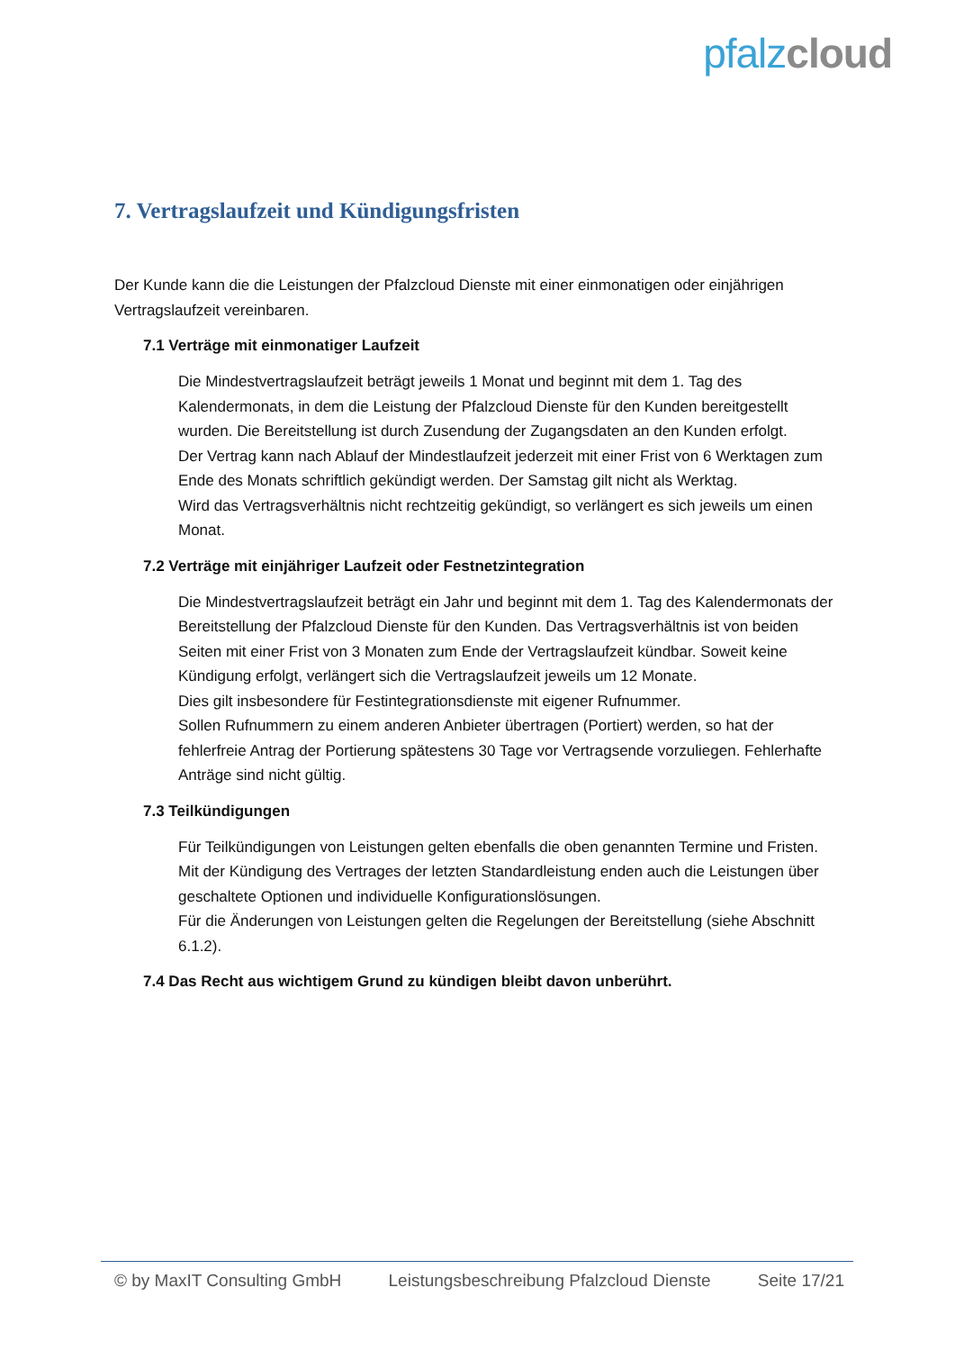pfalz cloud
7. Vertragslaufzeit und Kündigungsfristen
Der Kunde kann die die Leistungen der Pfalzcloud Dienste mit einer einmonatigen oder einjährigen Vertragslaufzeit vereinbaren.
7.1 Verträge mit einmonatiger Laufzeit
Die Mindestvertragslaufzeit beträgt jeweils 1 Monat und beginnt mit dem 1. Tag des Kalendermonats, in dem die Leistung der Pfalzcloud Dienste für den Kunden bereitgestellt wurden. Die Bereitstellung ist durch Zusendung der Zugangsdaten an den Kunden erfolgt.
Der Vertrag kann nach Ablauf der Mindestlaufzeit jederzeit mit einer Frist von 6 Werktagen zum Ende des Monats schriftlich gekündigt werden. Der Samstag gilt nicht als Werktag.
Wird das Vertragsverhältnis nicht rechtzeitig gekündigt, so verlängert es sich jeweils um einen Monat.
7.2 Verträge mit einjähriger Laufzeit oder Festnetzintegration
Die Mindestvertragslaufzeit beträgt ein Jahr und beginnt mit dem 1. Tag des Kalendermonats der Bereitstellung der Pfalzcloud Dienste für den Kunden. Das Vertragsverhältnis ist von beiden Seiten mit einer Frist von 3 Monaten zum Ende der Vertragslaufzeit kündbar. Soweit keine Kündigung erfolgt, verlängert sich die Vertragslaufzeit jeweils um 12 Monate.
Dies gilt insbesondere für Festintegrationsdienste mit eigener Rufnummer.
Sollen Rufnummern zu einem anderen Anbieter übertragen (Portiert) werden, so hat der fehlerfreie Antrag der Portierung spätestens 30 Tage vor Vertragsende vorzuliegen. Fehlerhafte Anträge sind nicht gültig.
7.3 Teilkündigungen
Für Teilkündigungen von Leistungen gelten ebenfalls die oben genannten Termine und Fristen. Mit der Kündigung des Vertrages der letzten Standardleistung enden auch die Leistungen über geschaltete Optionen und individuelle Konfigurationslösungen.
Für die Änderungen von Leistungen gelten die Regelungen der Bereitstellung (siehe Abschnitt 6.1.2).
7.4 Das Recht aus wichtigem Grund zu kündigen bleibt davon unberührt.
© by MaxIT Consulting GmbH Leistungsbeschreibung Pfalzcloud Dienste Seite 17/21